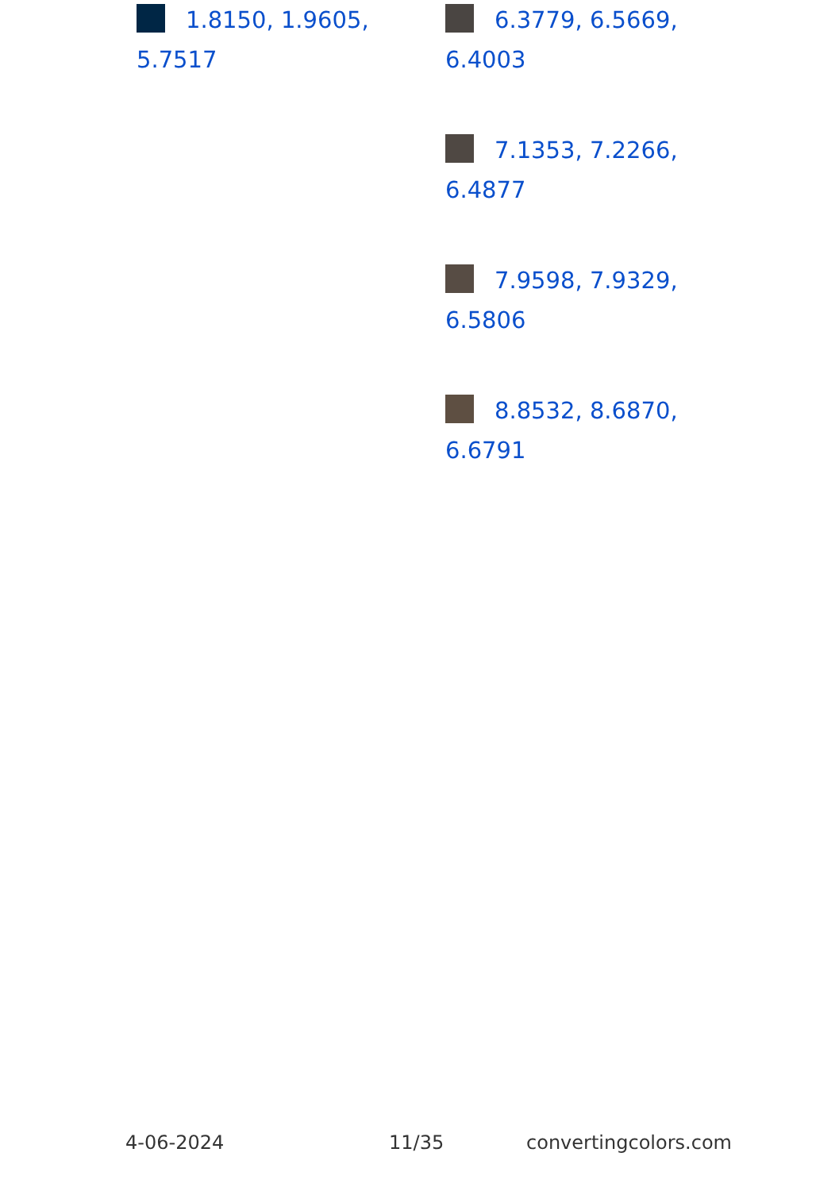1.8150, 1.9605, 5.7517
6.3779, 6.5669, 6.4003
7.1353, 7.2266, 6.4877
7.9598, 7.9329, 6.5806
8.8532, 8.6870, 6.6791
4-06-2024 11/35 convertingcolors.com